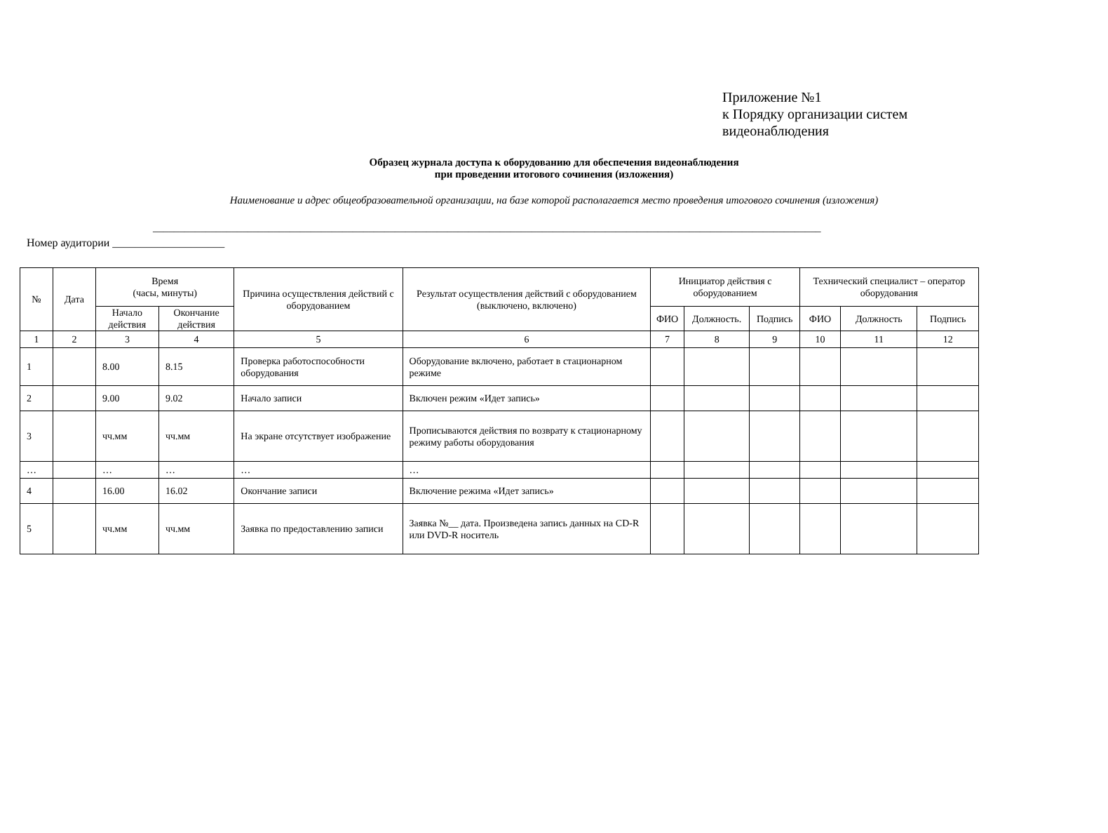Приложение №1
к Порядку организации систем
видеонаблюдения
Образец журнала доступа к оборудованию для обеспечения видеонаблюдения
при проведении итогового сочинения (изложения)
Наименование и адрес общеобразовательной организации, на базе которой располагается место проведения итогового сочинения (изложения)
_______________________________________________________________________________________________________________________________
Номер аудитории ____________________
| № | Дата | Время (часы, минуты) | | Причина осуществления действий с оборудованием | Результат осуществления действий с оборудованием (выключено, включено) | Инициатор действия с оборудованием | | | Технический специалист – оператор оборудования | | |
| --- | --- | --- | --- | --- | --- | --- | --- | --- | --- | --- | --- |
| | | Начало действия | Окончание действия | | | ФИО | Должность. | Подпись | ФИО | Должность | Подпись |
| 1 | 2 | 3 | 4 | 5 | 6 | 7 | 8 | 9 | 10 | 11 | 12 |
| 1 | | 8.00 | 8.15 | Проверка работоспособности оборудования | Оборудование включено, работает в стационарном режиме | | | | | | |
| 2 | | 9.00 | 9.02 | Начало записи | Включен режим «Идет запись» | | | | | | |
| 3 | | чч.мм | чч.мм | На экране отсутствует изображение | Прописываются действия по возврату к стационарному режиму работы оборудования | | | | | | |
| … | | … | … | … | … | | | | | | |
| 4 | | 16.00 | 16.02 | Окончание записи | Включение режима «Идет запись» | | | | | | |
| 5 | | чч.мм | чч.мм | Заявка по предоставлению записи | Заявка №__ дата. Произведена запись данных на CD-R или DVD-R носитель | | | | | | |